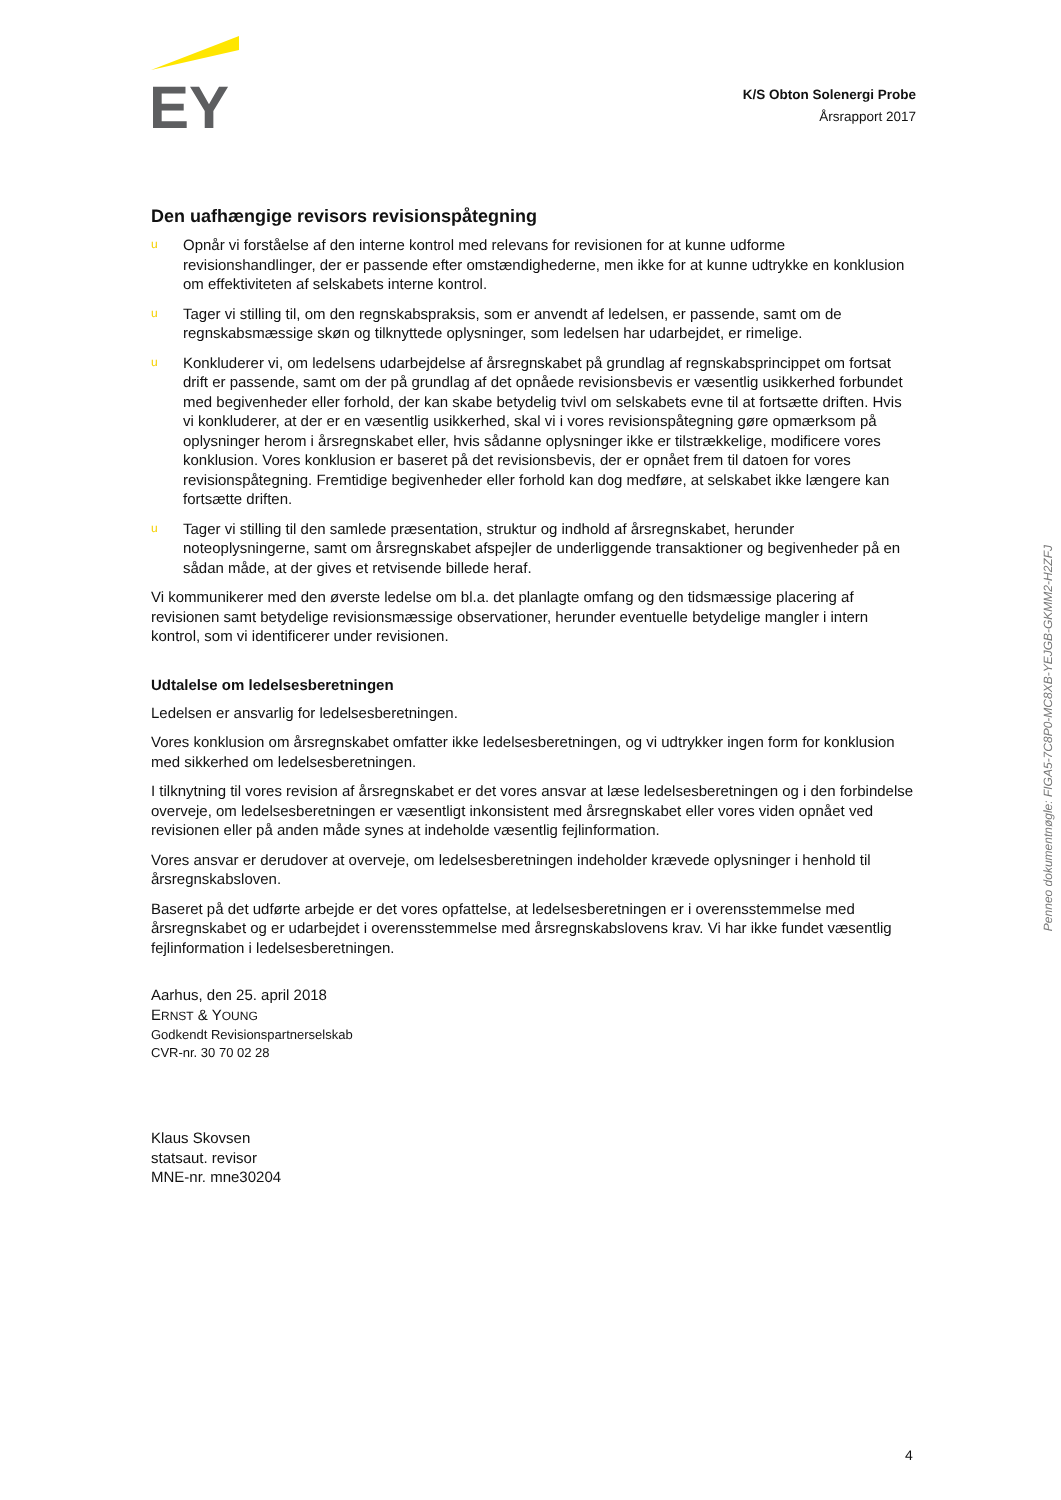EY
K/S Obton Solenergi Probe
Årsrapport 2017
Den uafhængige revisors revisionspåtegning
u Opnår vi forståelse af den interne kontrol med relevans for revisionen for at kunne udforme revisionshandlinger, der er passende efter omstændighederne, men ikke for at kunne udtrykke en konklusion om effektiviteten af selskabets interne kontrol.
u Tager vi stilling til, om den regnskabspraksis, som er anvendt af ledelsen, er passende, samt om de regnskabsmæssige skøn og tilknyttede oplysninger, som ledelsen har udarbejdet, er rimelige.
u Konkluderer vi, om ledelsens udarbejdelse af årsregnskabet på grundlag af regnskabsprincippet om fortsat drift er passende, samt om der på grundlag af det opnåede revisionsbevis er væsentlig usikkerhed forbundet med begivenheder eller forhold, der kan skabe betydelig tvivl om selskabets evne til at fortsætte driften. Hvis vi konkluderer, at der er en væsentlig usikkerhed, skal vi i vores revisionspåtegning gøre opmærksom på oplysninger herom i årsregnskabet eller, hvis sådanne oplysninger ikke er tilstrækkelige, modificere vores konklusion. Vores konklusion er baseret på det revisionsbevis, der er opnået frem til datoen for vores revisionspåtegning. Fremtidige begivenheder eller forhold kan dog medføre, at selskabet ikke længere kan fortsætte driften.
u Tager vi stilling til den samlede præsentation, struktur og indhold af årsregnskabet, herunder noteoplysningerne, samt om årsregnskabet afspejler de underliggende transaktioner og begivenheder på en sådan måde, at der gives et retvisende billede heraf.
Vi kommunikerer med den øverste ledelse om bl.a. det planlagte omfang og den tidsmæssige placering af revisionen samt betydelige revisionsmæssige observationer, herunder eventuelle betydelige mangler i intern kontrol, som vi identificerer under revisionen.
Udtalelse om ledelsesberetningen
Ledelsen er ansvarlig for ledelsesberetningen.
Vores konklusion om årsregnskabet omfatter ikke ledelsesberetningen, og vi udtrykker ingen form for konklusion med sikkerhed om ledelsesberetningen.
I tilknytning til vores revision af årsregnskabet er det vores ansvar at læse ledelsesberetningen og i den forbindelse overveje, om ledelsesberetningen er væsentligt inkonsistent med årsregnskabet eller vores viden opnået ved revisionen eller på anden måde synes at indeholde væsentlig fejlinformation.
Vores ansvar er derudover at overveje, om ledelsesberetningen indeholder krævede oplysninger i henhold til årsregnskabsloven.
Baseret på det udførte arbejde er det vores opfattelse, at ledelsesberetningen er i overensstemmelse med årsregnskabet og er udarbejdet i overensstemmelse med årsregnskabslovens krav. Vi har ikke fundet væsentlig fejlinformation i ledelsesberetningen.
Aarhus, den 25. april 2018
ERNST & YOUNG
Godkendt Revisionspartnerselskab
CVR-nr. 30 70 02 28
Klaus Skovsen
statsaut. revisor
MNE-nr. mne30204
Penneo dokumentnøgle: FIGA5-7C8P0-MC8XB-YEJGB-GKMM2-H2ZFJ
4